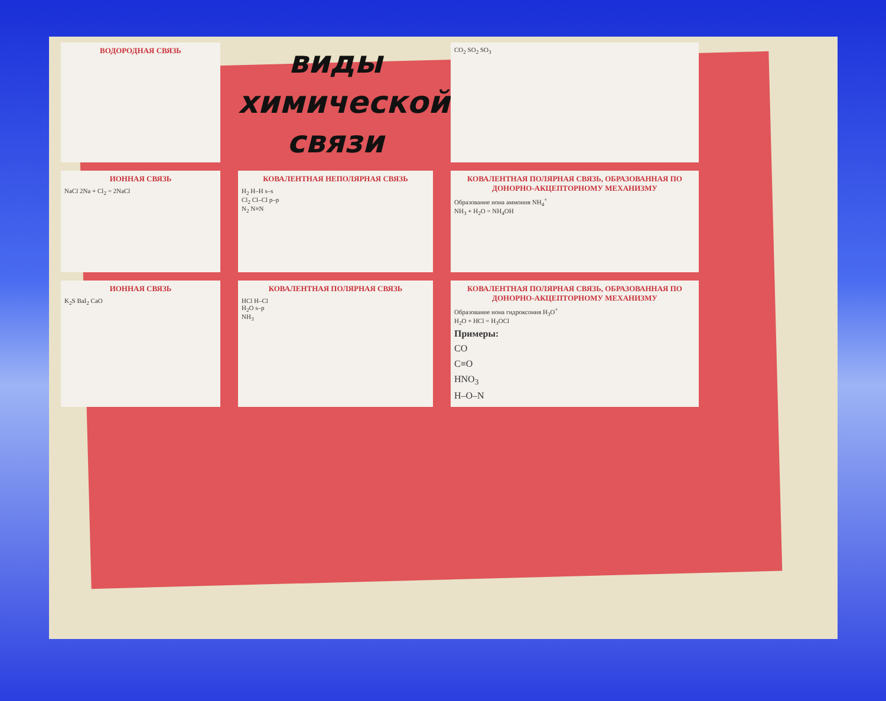ВОДОРОДНАЯ СВЯЗЬ
виды
химической
связи
CO<sub>2</sub> SO<sub>2</sub> SO<sub>3</sub>
ИОННАЯ СВЯЗЬ
NaCl 2Na + Cl<sub>2</sub> = 2NaCl
КОВАЛЕНТНАЯ НЕПОЛЯРНАЯ СВЯЗЬ
H<sub>2</sub> H–H s–s
Cl<sub>2</sub> Cl–Cl p–p
N<sub>2</sub> N≡N
КОВАЛЕНТНАЯ ПОЛЯРНАЯ СВЯЗЬ, ОБРАЗОВАННАЯ ПО ДОНОРНО-АКЦЕПТОРНОМУ МЕХАНИЗМУ
Образование иона аммония NH<sub>4</sub><sup>+</sup>
NH<sub>3</sub> + H<sub>2</sub>O = NH<sub>4</sub>OH
ИОННАЯ СВЯЗЬ
K<sub>2</sub>S BaI<sub>2</sub> CaO
КОВАЛЕНТНАЯ ПОЛЯРНАЯ СВЯЗЬ
HCl H–Cl
H<sub>2</sub>O s–p
NH<sub>3</sub>
КОВАЛЕНТНАЯ ПОЛЯРНАЯ СВЯЗЬ, ОБРАЗОВАННАЯ ПО ДОНОРНО-АКЦЕПТОРНОМУ МЕХАНИЗМУ
Образование иона гидроксония H<sub>3</sub>O<sup>+</sup>
H<sub>2</sub>O + HCl = H<sub>3</sub>OCl
Примеры:
CO
C≡O
HNO<sub>3</sub>
H–O–N